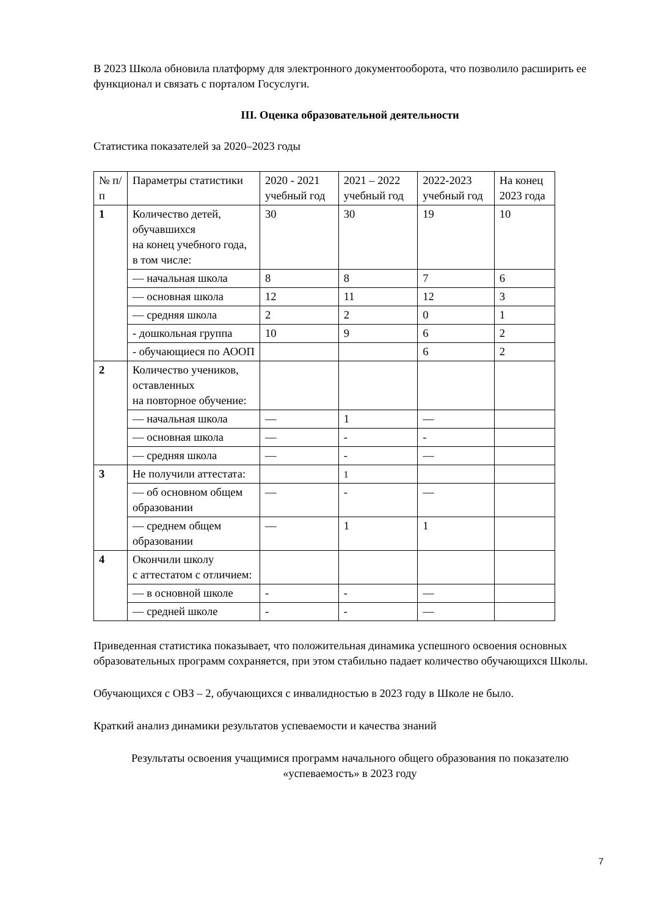В 2023 Школа обновила платформу для электронного документооборота, что позволило расширить ее функционал и связать с порталом Госуслуги.
III. Оценка образовательной деятельности
Статистика показателей за 2020–2023 годы
| № п/п | Параметры статистики | 2020 - 2021 учебный год | 2021 – 2022 учебный год | 2022-2023 учебный год | На конец 2023 года |
| 1 | Количество детей, обучавшихся на конец учебного года, в том числе: | 30 | 30 | 19 | 10 |
| | — начальная школа | 8 | 8 | 7 | 6 |
| | — основная школа | 12 | 11 | 12 | 3 |
| | — средняя школа | 2 | 2 | 0 | 1 |
| | - дошкольная группа | 10 | 9 | 6 | 2 |
| | - обучающиеся по АООП | | | 6 | 2 |
| 2 | Количество учеников, оставленных на повторное обучение: | | | | |
| | — начальная школа | — | 1 | — | |
| | — основная школа | — | - | - | |
| | — средняя школа | — | - | — | |
| 3 | Не получили аттестата: | | 1 | | |
| | — об основном общем образовании | — | - | — | |
| | — среднем общем образовании | — | 1 | 1 | |
| 4 | Окончили школу с аттестатом с отличием: | | | | |
| | — в основной школе | - | - | — | |
| | — средней школе | - | - | — | |
Приведенная статистика показывает, что положительная динамика успешного освоения основных образовательных программ сохраняется, при этом стабильно падает количество обучающихся Школы.
Обучающихся с ОВЗ – 2, обучающихся с инвалидностью в 2023 году в Школе не было.
Краткий анализ динамики результатов успеваемости и качества знаний
Результаты освоения учащимися программ начального общего образования по показателю «успеваемость» в 2023 году
7